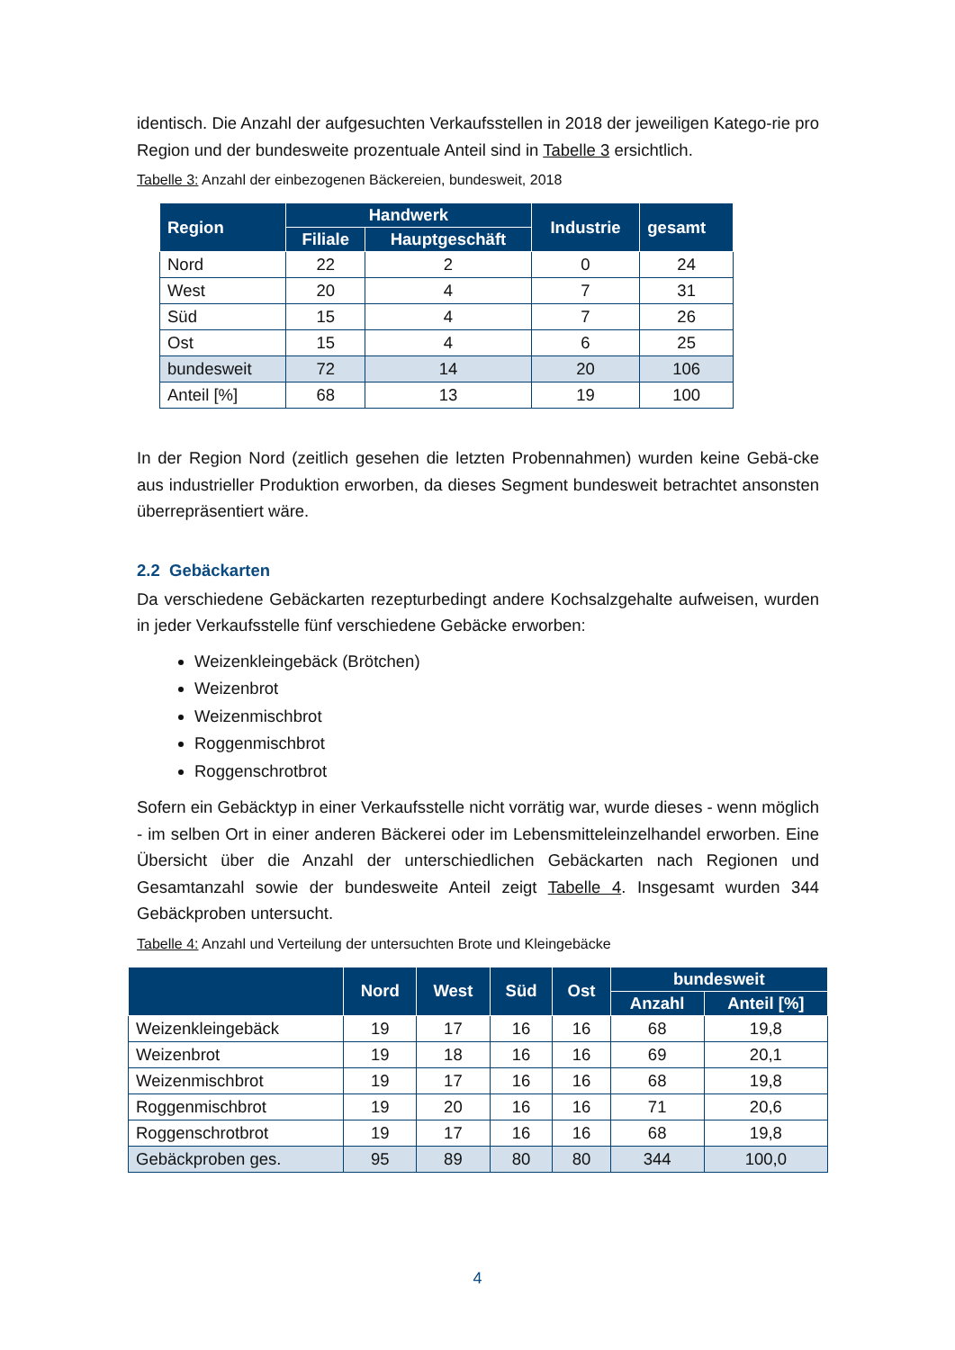identisch. Die Anzahl der aufgesuchten Verkaufsstellen in 2018 der jeweiligen Katego-rie pro Region und der bundesweite prozentuale Anteil sind in Tabelle 3 ersichtlich.
Tabelle 3: Anzahl der einbezogenen Bäckereien, bundesweit, 2018
| Region | Handwerk | | Industrie | gesamt |
| --- | --- | --- | --- | --- |
| | Filiale | Hauptgeschäft | | |
| Nord | 22 | 2 | 0 | 24 |
| West | 20 | 4 | 7 | 31 |
| Süd | 15 | 4 | 7 | 26 |
| Ost | 15 | 4 | 6 | 25 |
| bundesweit | 72 | 14 | 20 | 106 |
| Anteil [%] | 68 | 13 | 19 | 100 |
In der Region Nord (zeitlich gesehen die letzten Probennahmen) wurden keine Gebä-cke aus industrieller Produktion erworben, da dieses Segment bundesweit betrachtet ansonsten überrepräsentiert wäre.
2.2 Gebäckarten
Da verschiedene Gebäckarten rezepturbedingt andere Kochsalzgehalte aufweisen, wurden in jeder Verkaufsstelle fünf verschiedene Gebäcke erworben:
Weizenkleingebäck (Brötchen)
Weizenbrot
Weizenmischbrot
Roggenmischbrot
Roggenschrotbrot
Sofern ein Gebäcktyp in einer Verkaufsstelle nicht vorrätig war, wurde dieses - wenn möglich - im selben Ort in einer anderen Bäckerei oder im Lebensmitteleinzelhandel erworben. Eine Übersicht über die Anzahl der unterschiedlichen Gebäckarten nach Regionen und Gesamtanzahl sowie der bundesweite Anteil zeigt Tabelle 4. Insgesamt wurden 344 Gebäckproben untersucht.
Tabelle 4: Anzahl und Verteilung der untersuchten Brote und Kleingebäcke
| | Nord | West | Süd | Ost | bundesweit | |
| --- | --- | --- | --- | --- | --- | --- |
| | | | | | Anzahl | Anteil [%] |
| Weizenkleingebäck | 19 | 17 | 16 | 16 | 68 | 19,8 |
| Weizenbrot | 19 | 18 | 16 | 16 | 69 | 20,1 |
| Weizenmischbrot | 19 | 17 | 16 | 16 | 68 | 19,8 |
| Roggenmischbrot | 19 | 20 | 16 | 16 | 71 | 20,6 |
| Roggenschrotbrot | 19 | 17 | 16 | 16 | 68 | 19,8 |
| Gebäckproben ges. | 95 | 89 | 80 | 80 | 344 | 100,0 |
4